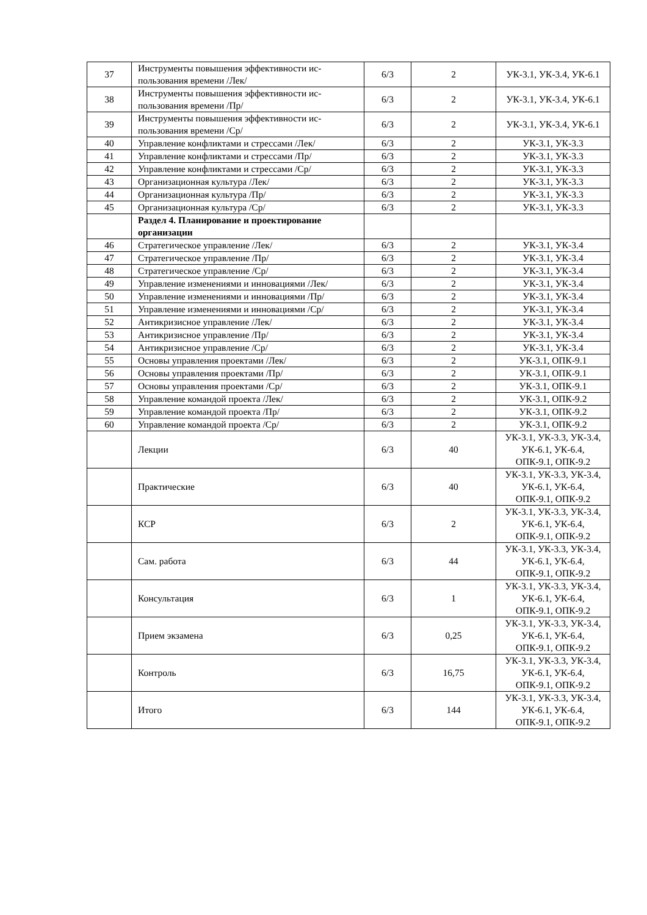| 37 | Инструменты повышения эффективности ис-пользования времени /Лек/ | 6/3 | 2 | УК-3.1, УК-3.4, УК-6.1 |
| 38 | Инструменты повышения эффективности ис-пользования времени /Пр/ | 6/3 | 2 | УК-3.1, УК-3.4, УК-6.1 |
| 39 | Инструменты повышения эффективности ис-пользования времени /Ср/ | 6/3 | 2 | УК-3.1, УК-3.4, УК-6.1 |
| 40 | Управление конфликтами и стрессами /Лек/ | 6/3 | 2 | УК-3.1, УК-3.3 |
| 41 | Управление конфликтами и стрессами /Пр/ | 6/3 | 2 | УК-3.1, УК-3.3 |
| 42 | Управление конфликтами и стрессами /Ср/ | 6/3 | 2 | УК-3.1, УК-3.3 |
| 43 | Организационная культура /Лек/ | 6/3 | 2 | УК-3.1, УК-3.3 |
| 44 | Организационная культура /Пр/ | 6/3 | 2 | УК-3.1, УК-3.3 |
| 45 | Организационная культура /Ср/ | 6/3 | 2 | УК-3.1, УК-3.3 |
| | Раздел 4. Планирование и проектирование организации | | | |
| 46 | Стратегическое управление /Лек/ | 6/3 | 2 | УК-3.1, УК-3.4 |
| 47 | Стратегическое управление /Пр/ | 6/3 | 2 | УК-3.1, УК-3.4 |
| 48 | Стратегическое управление /Ср/ | 6/3 | 2 | УК-3.1, УК-3.4 |
| 49 | Управление изменениями и инновациями /Лек/ | 6/3 | 2 | УК-3.1, УК-3.4 |
| 50 | Управление изменениями и инновациями /Пр/ | 6/3 | 2 | УК-3.1, УК-3.4 |
| 51 | Управление изменениями и инновациями /Ср/ | 6/3 | 2 | УК-3.1, УК-3.4 |
| 52 | Антикризисное управление /Лек/ | 6/3 | 2 | УК-3.1, УК-3.4 |
| 53 | Антикризисное управление /Пр/ | 6/3 | 2 | УК-3.1, УК-3.4 |
| 54 | Антикризисное управление /Ср/ | 6/3 | 2 | УК-3.1, УК-3.4 |
| 55 | Основы управления проектами /Лек/ | 6/3 | 2 | УК-3.1, ОПК-9.1 |
| 56 | Основы управления проектами /Пр/ | 6/3 | 2 | УК-3.1, ОПК-9.1 |
| 57 | Основы управления проектами /Ср/ | 6/3 | 2 | УК-3.1, ОПК-9.1 |
| 58 | Управление командой проекта /Лек/ | 6/3 | 2 | УК-3.1, ОПК-9.2 |
| 59 | Управление командой проекта /Пр/ | 6/3 | 2 | УК-3.1, ОПК-9.2 |
| 60 | Управление командой проекта /Ср/ | 6/3 | 2 | УК-3.1, ОПК-9.2 |
| | Лекции | 6/3 | 40 | УК-3.1, УК-3.3, УК-3.4, УК-6.1, УК-6.4, ОПК-9.1, ОПК-9.2 |
| | Практические | 6/3 | 40 | УК-3.1, УК-3.3, УК-3.4, УК-6.1, УК-6.4, ОПК-9.1, ОПК-9.2 |
| | КСР | 6/3 | 2 | УК-3.1, УК-3.3, УК-3.4, УК-6.1, УК-6.4, ОПК-9.1, ОПК-9.2 |
| | Сам. работа | 6/3 | 44 | УК-3.1, УК-3.3, УК-3.4, УК-6.1, УК-6.4, ОПК-9.1, ОПК-9.2 |
| | Консультация | 6/3 | 1 | УК-3.1, УК-3.3, УК-3.4, УК-6.1, УК-6.4, ОПК-9.1, ОПК-9.2 |
| | Прием экзамена | 6/3 | 0,25 | УК-3.1, УК-3.3, УК-3.4, УК-6.1, УК-6.4, ОПК-9.1, ОПК-9.2 |
| | Контроль | 6/3 | 16,75 | УК-3.1, УК-3.3, УК-3.4, УК-6.1, УК-6.4, ОПК-9.1, ОПК-9.2 |
| | Итого | 6/3 | 144 | УК-3.1, УК-3.3, УК-3.4, УК-6.1, УК-6.4, ОПК-9.1, ОПК-9.2 |